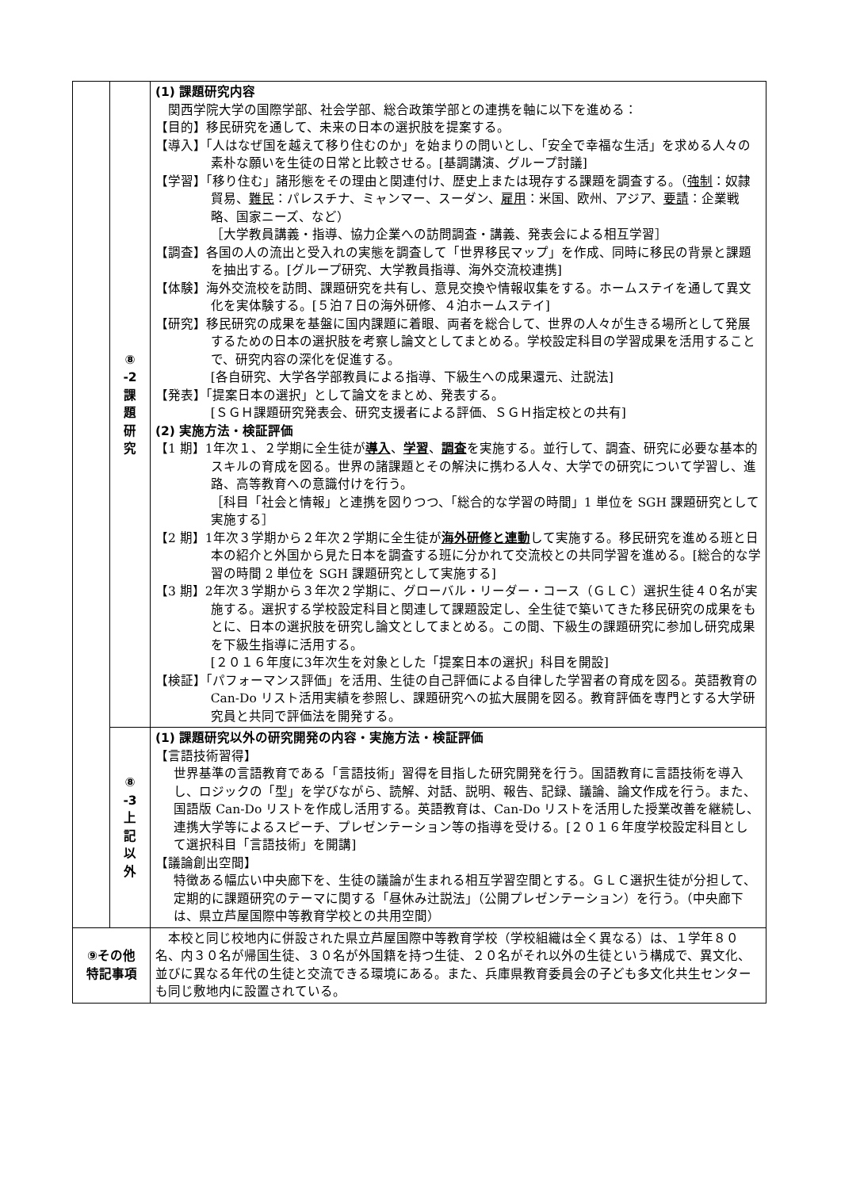| | ⑧ -2 課 題 研 究 | (1) 課題研究内容 関西学院大学の国際学部、社会学部、総合政策学部との連携を軸に以下を進める： 【目的】移民研究を通して、未来の日本の選択肢を提案する。 【導入】「人はなぜ国を越えて移り住むのか」を始まりの問いとし、「安全で幸福な生活」を求める人々の素朴な願いを生徒の日常と比較させる。[基調講演、グループ討議] 【学習】「移り住む」諸形態をその理由と関連付け、歴史上または現存する課題を調査する。（ 強制 ：奴隷貿易、 難民 ：パレスチナ、ミャンマー、スーダン、 雇用 ：米国、欧州、アジア、 要請 ：企業戦略、国家ニーズ、など） ［大学教員講義・指導、協力企業への訪問調査・講義、発表会による相互学習］ 【調査】各国の人の流出と受入れの実態を調査して「世界移民マップ」を作成、同時に移民の背景と課題を抽出する。[グループ研究、大学教員指導、海外交流校連携] 【体験】海外交流校を訪問、課題研究を共有し、意見交換や情報収集をする。ホームステイを通して異文化を実体験する。[５泊７日の海外研修、４泊ホームステイ] 【研究】移民研究の成果を基盤に国内課題に着眼、両者を総合して、世界の人々が生きる場所として発展するための日本の選択肢を考察し論文としてまとめる。学校設定科目の学習成果を活用することで、研究内容の深化を促進する。 [各自研究、大学各学部教員による指導、下級生への成果還元、辻説法] 【発表】「提案日本の選択」として論文をまとめ、発表する。 [ＳＧＨ課題研究発表会、研究支援者による評価、ＳＧＨ指定校との共有] (2) 実施方法・検証評価 【1 期】1年次１、２学期に全生徒が 導入 、 学習 、 調査 を実施する。並行して、調査、研究に必要な基本的スキルの育成を図る。世界の諸課題とその解決に携わる人々、大学での研究について学習し、進路、高等教育への意識付けを行う。 ［科目「社会と情報」と連携を図りつつ、「総合的な学習の時間」1 単位を SGH 課題研究として実施する］ 【2 期】1年次３学期から２年次２学期に全生徒が 海外研修と連動 して実施する。移民研究を進める班と日本の紹介と外国から見た日本を調査する班に分かれて交流校との共同学習を進める。[総合的な学習の時間 2 単位を SGH 課題研究として実施する] 【3 期】2年次３学期から３年次２学期に、グローバル・リーダー・コース（ＧＬＣ）選択生徒４０名が実施する。選択する学校設定科目と関連して課題設定し、全生徒で築いてきた移民研究の成果をもとに、日本の選択肢を研究し論文としてまとめる。この間、下級生の課題研究に参加し研究成果を下級生指導に活用する。 [２０１６年度に3年次生を対象とした「提案日本の選択」科目を開設] 【検証】「パフォーマンス評価」を活用、生徒の自己評価による自律した学習者の育成を図る。英語教育の Can-Do リスト活用実績を参照し、課題研究への拡大展開を図る。教育評価を専門とする大学研究員と共同で評価法を開発する。 |
| | ⑧ -3 上 記 以 外 | (1) 課題研究以外の研究開発の内容・実施方法・検証評価 【言語技術習得】 世界基準の言語教育である「言語技術」習得を目指した研究開発を行う。国語教育に言語技術を導入し、ロジックの「型」を学びながら、読解、対話、説明、報告、記録、議論、論文作成を行う。また、国語版 Can-Do リストを作成し活用する。英語教育は、Can-Do リストを活用した授業改善を継続し、連携大学等によるスピーチ、プレゼンテーション等の指導を受ける。[２０１６年度学校設定科目として選択科目「言語技術」を開講] 【議論創出空間】 特徴ある幅広い中央廊下を、生徒の議論が生まれる相互学習空間とする。ＧＬＣ選択生徒が分担して、定期的に課題研究のテーマに関する「昼休み辻説法」（公開プレゼンテーション）を行う。（中央廊下は、県立芦屋国際中等教育学校との共用空間） |
| ⑨その他 特記事項 | | 本校と同じ校地内に併設された県立芦屋国際中等教育学校（学校組織は全く異なる）は、１学年８０名、内３０名が帰国生徒、３０名が外国籍を持つ生徒、２０名がそれ以外の生徒という構成で、異文化、並びに異なる年代の生徒と交流できる環境にある。また、兵庫県教育委員会の子ども多文化共生センターも同じ敷地内に設置されている。 |